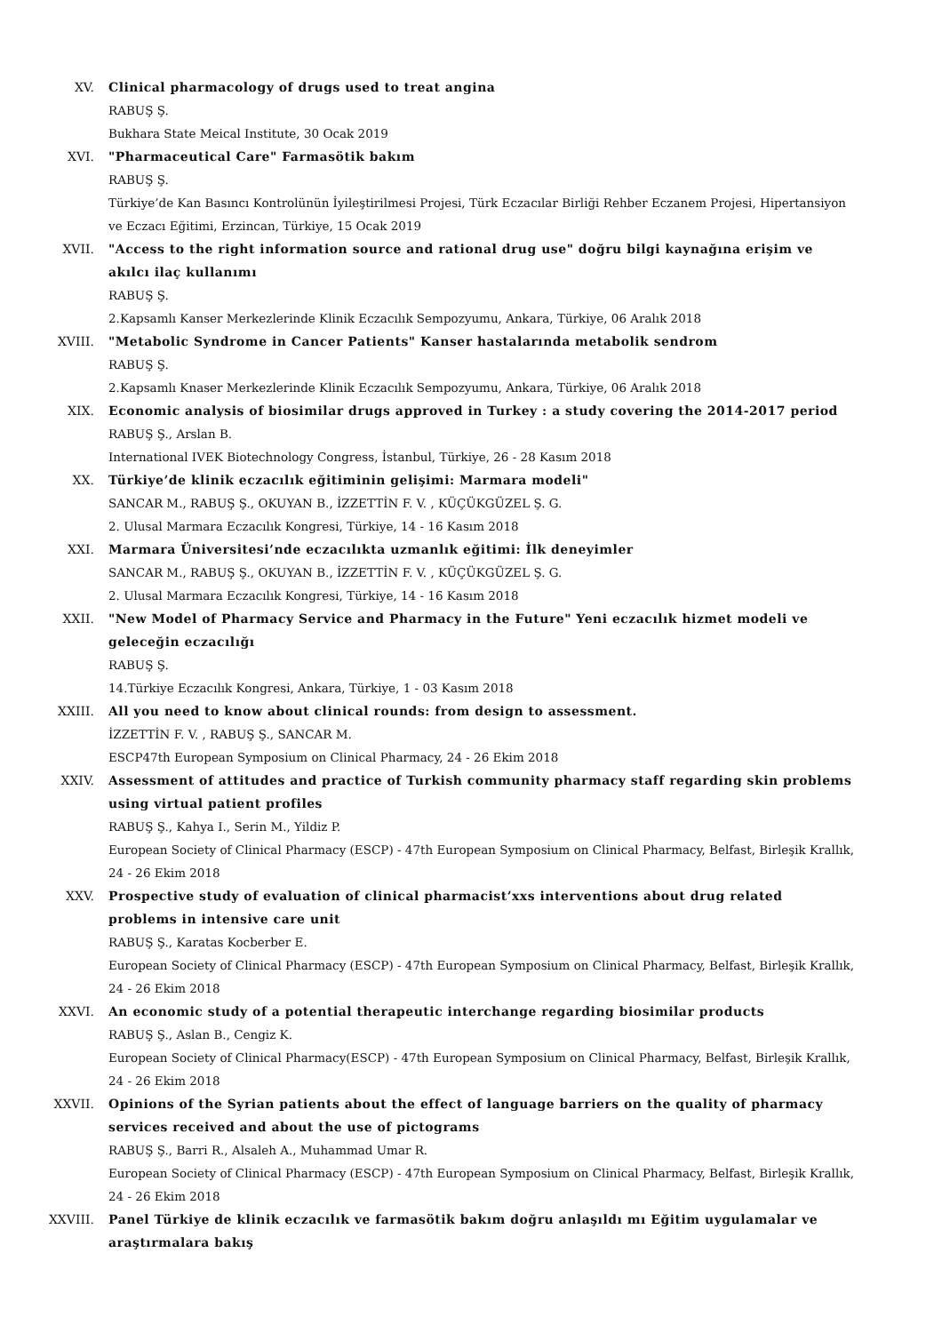XV. Clinical pharmacology of drugs used to treat angina
RABUŞ Ş.
Bukhara State Meical Institute, 30 Ocak 2019
XVI. "Pharmaceutical Care" Farmasötik bakım
RABUŞ Ş.
Türkiye’de Kan Basıncı Kontrolünün İyileştirilmesi Projesi, Türk Eczacılar Birliği Rehber Eczanem Projesi, Hipertansiyon ve Eczacı Eğitimi, Erzincan, Türkiye, 15 Ocak 2019
XVII. "Access to the right information source and rational drug use" doğru bilgi kaynağına erişim ve akılcı ilaç kullanımı
RABUŞ Ş.
2.Kapsamlı Kanser Merkezlerinde Klinik Eczacılık Sempozyumu, Ankara, Türkiye, 06 Aralık 2018
XVIII. "Metabolic Syndrome in Cancer Patients" Kanser hastalarında metabolik sendrom
RABUŞ Ş.
2.Kapsamlı Knaser Merkezlerinde Klinik Eczacılık Sempozyumu, Ankara, Türkiye, 06 Aralık 2018
XIX. Economic analysis of biosimilar drugs approved in Turkey : a study covering the 2014-2017 period
RABUŞ Ş., Arslan B.
International IVEK Biotechnology Congress, İstanbul, Türkiye, 26 - 28 Kasım 2018
XX. Türkiye’de klinik eczacılık eğitiminin gelişimi: Marmara modeli"
SANCAR M., RABUŞ Ş., OKUYAN B., İZZETTİN F. V. , KÜÇÜKGÜZEL Ş. G.
2. Ulusal Marmara Eczacılık Kongresi, Türkiye, 14 - 16 Kasım 2018
XXI. Marmara Üniversitesi’nde eczacılıkta uzmanlık eğitimi: İlk deneyimler
SANCAR M., RABUŞ Ş., OKUYAN B., İZZETTİN F. V. , KÜÇÜKGÜZEL Ş. G.
2. Ulusal Marmara Eczacılık Kongresi, Türkiye, 14 - 16 Kasım 2018
XXII. "New Model of Pharmacy Service and Pharmacy in the Future" Yeni eczacılık hizmet modeli ve geleceğin eczacılığı
RABUŞ Ş.
14.Türkiye Eczacılık Kongresi, Ankara, Türkiye, 1 - 03 Kasım 2018
XXIII. All you need to know about clinical rounds: from design to assessment.
İZZETTİN F. V. , RABUŞ Ş., SANCAR M.
ESCP47th European Symposium on Clinical Pharmacy, 24 - 26 Ekim 2018
XXIV. Assessment of attitudes and practice of Turkish community pharmacy staff regarding skin problems using virtual patient profiles
RABUŞ Ş., Kahya I., Serin M., Yildiz P.
European Society of Clinical Pharmacy (ESCP) - 47th European Symposium on Clinical Pharmacy, Belfast, Birleşik Krallık, 24 - 26 Ekim 2018
XXV. Prospective study of evaluation of clinical pharmacist’xxs interventions about drug related problems in intensive care unit
RABUŞ Ş., Karatas Kocberber E.
European Society of Clinical Pharmacy (ESCP) - 47th European Symposium on Clinical Pharmacy, Belfast, Birleşik Krallık, 24 - 26 Ekim 2018
XXVI. An economic study of a potential therapeutic interchange regarding biosimilar products
RABUŞ Ş., Aslan B., Cengiz K.
European Society of Clinical Pharmacy(ESCP) - 47th European Symposium on Clinical Pharmacy, Belfast, Birleşik Krallık, 24 - 26 Ekim 2018
XXVII. Opinions of the Syrian patients about the effect of language barriers on the quality of pharmacy services received and about the use of pictograms
RABUŞ Ş., Barri R., Alsaleh A., Muhammad Umar R.
European Society of Clinical Pharmacy (ESCP) - 47th European Symposium on Clinical Pharmacy, Belfast, Birleşik Krallık, 24 - 26 Ekim 2018
XXVIII. Panel Türkiye de klinik eczacılık ve farmasötik bakım doğru anlaşıldı mı Eğitim uygulamalar ve araştırmalara bakış